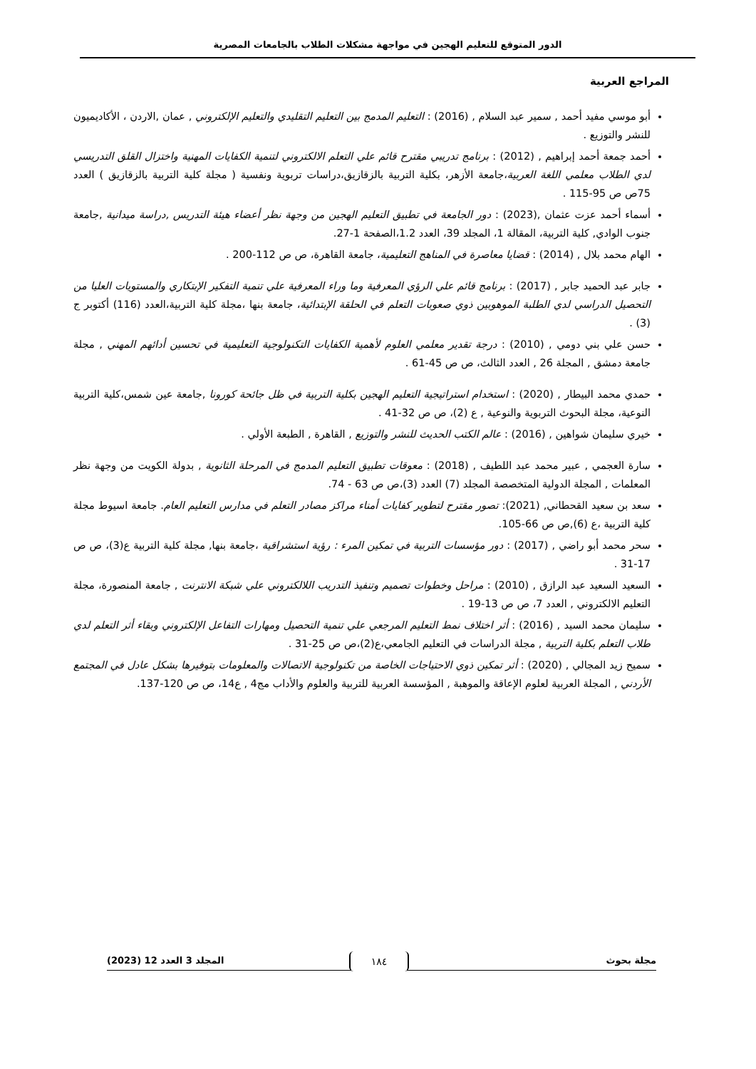الدور المتوقع للتعليم الهجين في مواجهة مشكلات الطلاب بالجامعات المصرية
المراجع العربية
أبو موسي مفيد أحمد , سمير عبد السلام , (2016) : التعليم المدمج بين التعليم التقليدي والتعليم الإلكتروني , عمان ,الاردن ، الأكاديميون للنشر والتوزيع .
أحمد جمعة أحمد إبراهيم , (2012) : برنامج تدريبي مقترح قائم علي التعلم الالكتروني لتنمية الكفايات المهنية واختزال القلق التدريسي لدي الطلاب معلمي اللغة العربية،جامعة الأزهر، بكلية التربية بالزقازيق،دراسات تربوية ونفسية ( مجلة كلية التربية بالزقازيق ) العدد 75ص ص 95-115 .
أسماء أحمد عزت عثمان ,(2023) : دور الجامعة في تطبيق التعليم الهجين من وجهة نظر أعضاء هيئة التدريس ,دراسة ميدانية ,جامعة جنوب الوادي, كلية التربية، المقالة 1، المجلد 39، العدد 1.2،الصفحة 1-27.
الهام محمد بلال , (2014) : قضايا معاصرة في المناهج التعليمية، جامعة القاهرة، ص ص 112-200 .
جابر عبد الحميد جابر , (2017) : برنامج قائم علي الرؤي المعرفية وما وراء المعرفية علي تنمية التفكير الإبتكاري والمستويات العليا من التحصيل الدراسي لدي الطلبة الموهوبين ذوي صعوبات التعلم في الحلقة الإبتدائية، جامعة بنها ،مجلة كلية التربية،العدد (116) أكتوبر ج (3) .
حسن علي بني دومي , (2010) : درجة تقدير معلمي العلوم لأهمية الكفايات التكنولوجية التعليمية في تحسين أدائهم المهني , مجلة جامعة دمشق , المجلة 26 , العدد الثالث، ص ص 45-61 .
حمدي محمد البيطار , (2020) : استخدام استراتيجية التعليم الهجين بكلية التربية في ظل جائحة كورونا ,جامعة عين شمس،كلية التربية النوعية، مجلة البحوث التربوية والنوعية , ع (2)، ص ص 32-41 .
خيري سليمان شواهين , (2016) : عالم الكتب الحديث للنشر والتوزيع , القاهرة , الطبعة الأولي .
سارة العجمي , عبير محمد عبد اللطيف , (2018) : معوقات تطبيق التعليم المدمج في المرحلة الثانوية , بدولة الكويت من وجهة نظر المعلمات , المجلة الدولية المتخصصة المجلد (7) العدد (3)،ص ص 63 - 74.
سعد بن سعيد القحطاني, (2021): تصور مقترح لتطوير كفايات أمناء مراكز مصادر التعلم في مدارس التعليم العام. جامعة اسيوط مجلة كلية التربية ،ع (6),ص ص 66-105.
سحر محمد أبو راضي , (2017) : دور مؤسسات التربية في تمكين المرء : رؤية استشراقية ،جامعة بنها, مجلة كلية التربية ع(3)، ص ص 17-31 .
السعيد السعيد عبد الرازق , (2010) : مراحل وخطوات تصميم وتنفيذ التدريب اللالكتروني علي شبكة الانترنت , جامعة المنصورة، مجلة التعليم الالكتروني , العدد 7، ص ص 13-19 .
سليمان محمد السيد , (2016) : أثر اختلاف نمط التعليم المرجعي علي تنمية التحصيل ومهارات التفاعل الإلكتروني وبقاء أثر التعلم لدي طلاب التعلم بكلية التربية , مجلة الدراسات في التعليم الجامعي،ع(2)،ص ص 25-31 .
سميح زيد المجالي , (2020) : أثر تمكين ذوي الاحتياجات الخاصة من تكنولوجية الاتصالات والمعلومات بتوفيرها بشكل عادل في المجتمع الأردني , المجلة العربية لعلوم الإعاقة والموهبة , المؤسسة العربية للتربية والعلوم والأداب مج4 , ع14، ص ص 120-137.
مجلة بحوث المجلد 3 العدد 12 (2023)
١٨٤